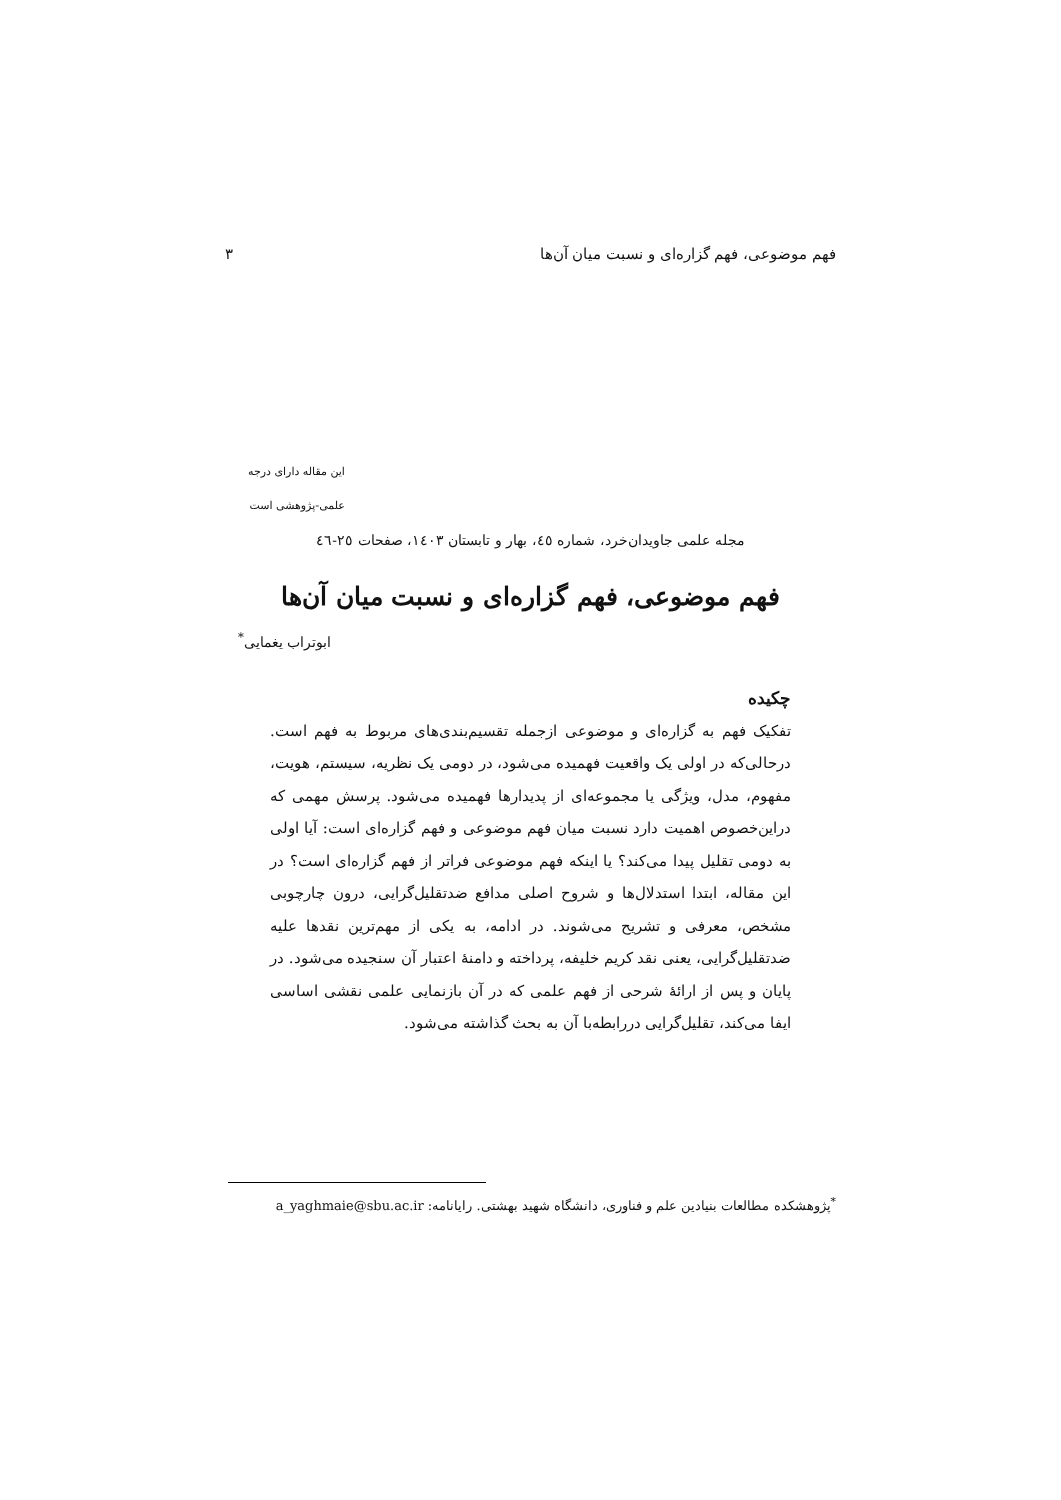فهم موضوعی، فهم گزاره‌ای و نسبت میان آن‌ها ۳
این مقاله دارای درجه
علمی-پژوهشی است
مجله علمی جاویدان‌خرد، شماره ٤٥، بهار و تابستان ١٤٠٣، صفحات ٢٥-٤٦
فهم موضوعی، فهم گزاره‌ای و نسبت میان آن‌ها
ابوتراب یغمایی<sup>*</sup>
چکیده
تفکیک فهم به گزاره‌ای و موضوعی ازجمله تقسیم‌بندی‌های مربوط به فهم است. درحالی‌که در اولی یک واقعیت فهمیده می‌شود، در دومی یک نظریه، سیستم، هویت، مفهوم، مدل، ویژگی یا مجموعه‌ای از پدیدارها فهمیده می‌شود. پرسش مهمی که دراین‌خصوص اهمیت دارد نسبت میان فهم موضوعی و فهم گزاره‌ای است: آیا اولی به دومی تقلیل پیدا می‌کند؟ یا اینکه فهم موضوعی فراتر از فهم گزاره‌ای است؟ در این مقاله، ابتدا استدلال‌ها و شروح اصلی مدافع ضدتقلیل‌گرایی، درون چارچوبی مشخص، معرفی و تشریح می‌شوند. در ادامه، به یکی از مهم‌ترین نقدها علیه ضدتقلیل‌گرایی، یعنی نقد کریم خلیفه، پرداخته و دامنهٔ اعتبار آن سنجیده می‌شود. در پایان و پس از ارائهٔ شرحی از فهم علمی که در آن بازنمایی علمی نقشی اساسی ایفا می‌کند، تقلیل‌گرایی دررابطه‌با آن به بحث گذاشته می‌شود.
<sup>*</sup> پژوهشکده مطالعات بنیادین علم و فناوری، دانشگاه شهید بهشتی. رایانامه: a_yaghmaie@sbu.ac.ir